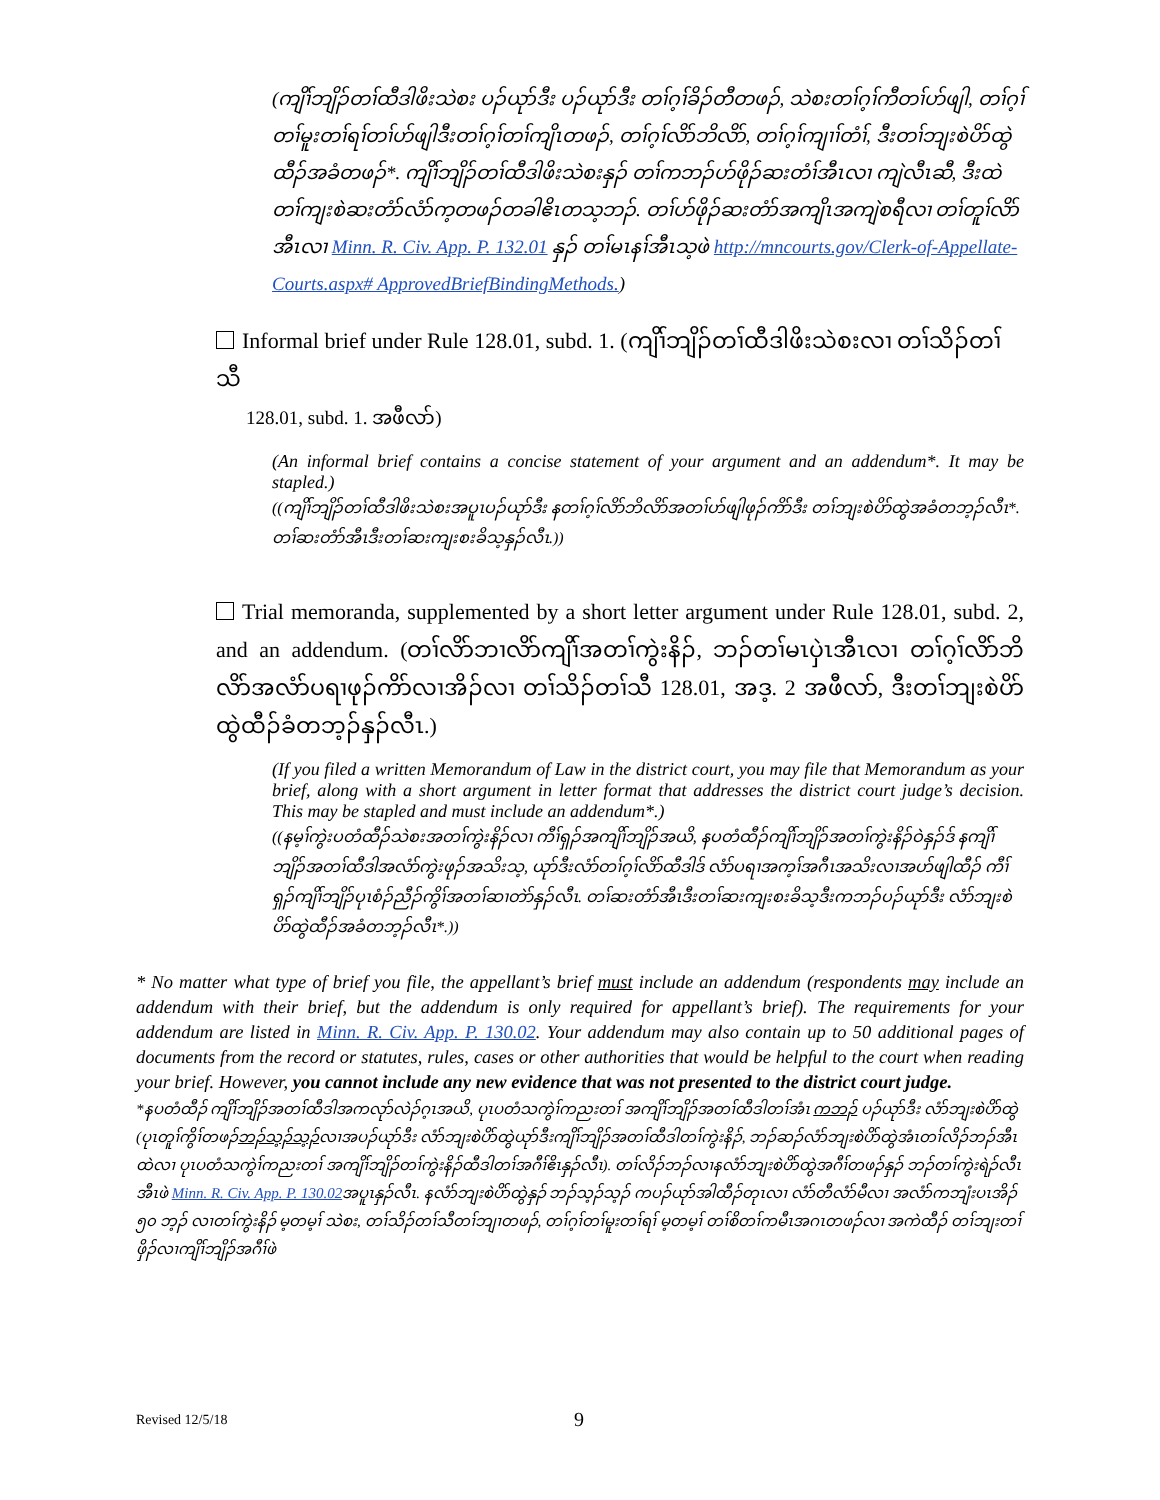(ကျိၢ်ဘျိၣ်တၢ်ထီဒါဖိးသဲစး ပၣ်ယုာ်ဒီး ပၣ်ယုာ်ဒီး တၢ်ဂ့ၢ်ခိၣ်တီတဖၣ်, သဲစးတၢ်ဂ့ၢ်ကီတၢ်ဟ်ဖျါ, တၢ်ဂ့ၢ်တၢ်မူးတၢ်ရၢ်တၢ်ဟ်ဖျါဒီးတၢ်ဂ့ၢ်တၢ်ကျိၤတဖၣ်, တၢ်ဂ့ၢ်လိာ်ဘိလိာ်, တၢ်ဂ့ၢ်ကျၢၢ်တံၢ်, ဒီးတၢ်ဘျးစဲပိာ်ထွဲထီၣ်အခံတဖၣ်*. ကျိၢ်ဘျိၣ်တၢ်ထီဒါဖိးသဲစးနှၣ် တၢ်ကဘၣ်ဟ်ဖိုၣ်ဆးတံၢ်အီၤလၢ ကျဲလီၤဆီ, ဒီးထဲတၢ်ကျးစဲဆးတံာ်လံာ်က့တဖၣ်တခါဧိၤတသ့ဘၣ်. တၢ်ဟ်ဖိုၣ်ဆးတံာ်အကျိၤအကျဲစရီလၢ တၢ်တူၢ်လိာ်အီၤလၢ Minn. R. Civ. App. P. 132.01 နှၣ် တၢ်မၤနၢ်အီၤသ့ဖဲ http://mncourts.gov/Clerk-of-Appellate-Courts.aspx# ApprovedBriefBindingMethods.)
Informal brief under Rule 128.01, subd. 1. (ကျိၢ်ဘျိၣ်တၢ်ထီဒါဖိးသဲစးလၢ တၢ်သိၣ်တၢ်သီ
128.01, subd. 1. အဖီလာ်)
(An informal brief contains a concise statement of your argument and an addendum*. It may be stapled.)
((ကျိၢ်ဘျိၣ်တၢ်ထီဒါဖိးသဲစးအပူၤပၣ်ယုာ်ဒီး နတၢ်ဂ့ၢ်လိာ်ဘိလိာ်အတၢ်ဟ်ဖျါဖုၣ်ကိာ်ဒီး တၢ်ဘျးစဲပိာ်ထွဲအခံတဘ့ၣ်လီၤ*. တၢ်ဆးတံာ်အီၤဒီးတၢ်ဆးကျးစးခိသ့နှၣ်လီၤ.))
Trial memoranda, supplemented by a short letter argument under Rule 128.01, subd. 2, and an addendum. (တၢ်လိာ်ဘၢလိာ်ကျိၢ်အတၢ်ကွဲးနိၣ်, ဘၣ်တၢ်မၤပှဲၤအီၤလၢ တၢ်ဂ့ၢ်လိာ်ဘိလိာ်အလံာ်ပရၢဖုၣ်ကိာ်လၢအိၣ်လၢ တၢ်သိၣ်တၢ်သီ 128.01, အဒ့. 2 အဖီလာ်, ဒီးတၢ်ဘျးစဲပိာ်ထွဲထီၣ်ခံတဘ့ၣ်နှၣ်လီၤ.)
(If you filed a written Memorandum of Law in the district court, you may file that Memorandum as your brief, along with a short argument in letter format that addresses the district court judge’s decision. This may be stapled and must include an addendum*.)
((နမ့ၢ်ကွဲးပတံထီၣ်သဲစးအတၢ်ကွဲးနိၣ်လၢ ကီၢ်ရှၣ်အကျိၢ်ဘျိၣ်အယိ, နပတံထီၣ်ကျိၢ်ဘျိၣ်အတၢ်ကွဲးနိၣ်ဝဲနှၣ်ဒ် နကျိၢ်ဘျိၣ်အတၢ်ထီဒါအလံာ်ကွဲးဖုၣ်အသိးသ့, ယုာ်ဒီးလံာ်တၢ်ဂ့ၢ်လိာ်ထီဒါဒ် လံာ်ပရၢအက့ၢ်အဂီၤအသိးလၢအဟ်ဖျါထီၣ် ကီၢ်ရှၣ်ကျိၢ်ဘျိၣ်ပုၤစံၣ်ညီၣ်ကွိၢ်အတၢ်ဆၢတဲာ်နှၣ်လီၤ. တၢ်ဆးတံာ်အီၤဒီးတၢ်ဆးကျးစးခိသ့ဒီးကဘၣ်ပၣ်ယုာ်ဒီး လံာ်ဘျးစဲပိာ်ထွဲထီၣ်အခံတဘ့ၣ်လီၤ*.))
* No matter what type of brief you file, the appellant’s brief must include an addendum (respondents may include an addendum with their brief, but the addendum is only required for appellant’s brief). The requirements for your addendum are listed in Minn. R. Civ. App. P. 130.02. Your addendum may also contain up to 50 additional pages of documents from the record or statutes, rules, cases or other authorities that would be helpful to the court when reading your brief. However, you cannot include any new evidence that was not presented to the district court judge.
*နပတံထီၣ် ကျိၢ်ဘျိၣ်အတၢ်ထီဒါအကလုာ်လဲၣ်ဂ့ၤအယိ, ပုၤပတံသကွဲၢ်ကညးတၢ် အကျိၢ်ဘျိၣ်အတၢ်ထီဒါတၢ်အံၤ ကဘၣ် ပၣ်ယုာ်ဒီး လံာ်ဘျးစဲပိာ်ထွဲ (ပုၤတူၢ်ကွိၢ်တဖၣ်ဘၣ်သ့ၣ်သ့ၣ်လၢအပၣ်ယုာ်ဒီး လံာ်ဘျးစဲပိာ်ထွဲယုာ်ဒီးကျိၢ်ဘျိၣ်အတၢ်ထီဒါတၢ်ကွဲးနိၣ်, ဘၣ်ဆၣ်လံာ်ဘျးစဲပိာ်ထွဲအံၤတၢ်လိၣ်ဘၣ်အီၤထဲလၢ ပုၤပတံသကွဲၢ်ကညးတၢ် အကျိၢ်ဘျိၣ်တၢ်ကွဲးနိၣ်ထီဒါတၢ်အဂီၢ်ဧိၤနှၣ်လီၤ). တၢ်လိၣ်ဘၣ်လၢနလံာ်ဘျးစဲပိာ်ထွဲအဂီၢ်တဖၣ်နှၣ် ဘၣ်တၢ်ကွဲးရဲၣ်လီၤအီၤဖဲ Minn. R. Civ. App. P. 130.02အပူၤနှၣ်လီၤ. နလံာ်ဘျးစဲပိာ်ထွဲနှၣ် ဘၣ်သ့ၣ်သ့ၣ် ကပၣ်ယုာ်အါထီၣ်တုၤလၢ လံာ်တီလံာ်မီလၢ အလံာ်ကဘျံးပၤအိၣ် ၅၀ ဘ့ၣ် လၢတၢ်ကွဲးနိၣ် မ့တမ့ၢ် သဲစး, တၢ်သိၣ်တၢ်သီတၢ်ဘျၢတဖၣ်, တၢ်ဂ့ၢ်တၢ်မူးတၢ်ရၢ် မ့တမ့ၢ် တၢ်စိတၢ်ကမီၤအဂၤတဖၣ်လၢ အကဲထီၣ် တၢ်ဘျးတၢ်ဖှိၣ်လၢကျိၢ်ဘျိၣ်အဂီၢ်ဖဲ
Revised 12/5/18 9